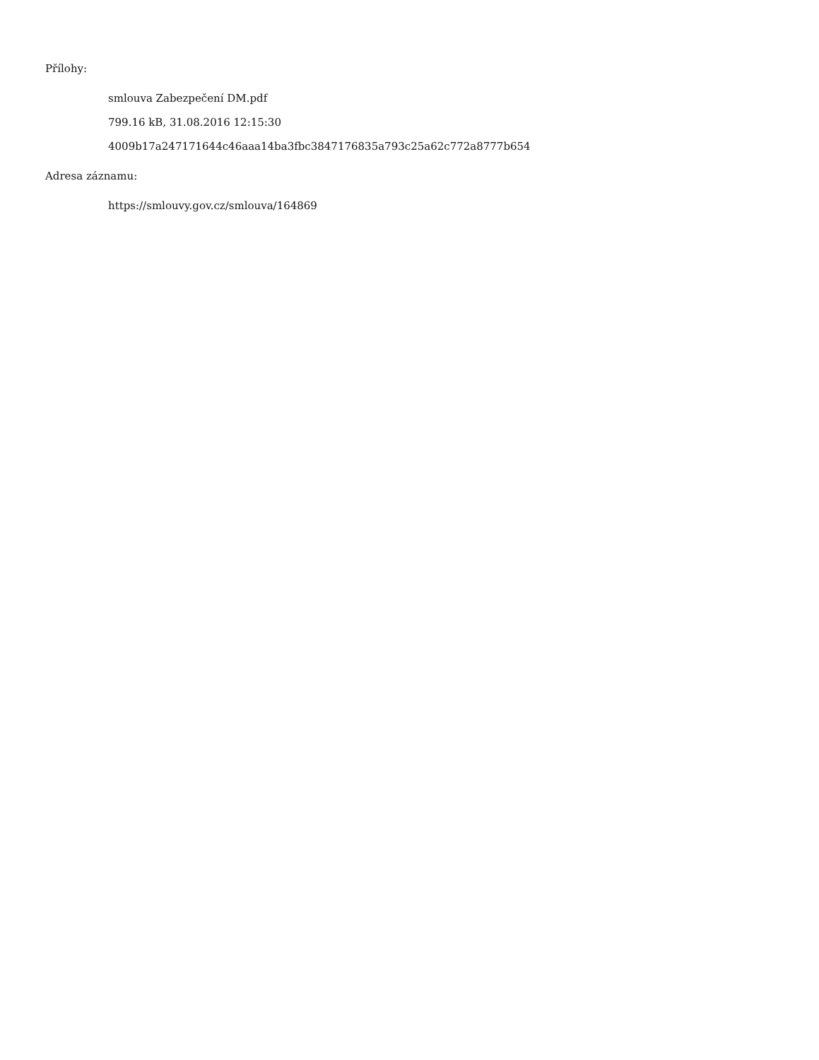Přílohy:
smlouva Zabezpečení DM.pdf
799.16 kB, 31.08.2016 12:15:30
4009b17a247171644c46aaa14ba3fbc3847176835a793c25a62c772a8777b654
Adresa záznamu:
https://smlouvy.gov.cz/smlouva/164869